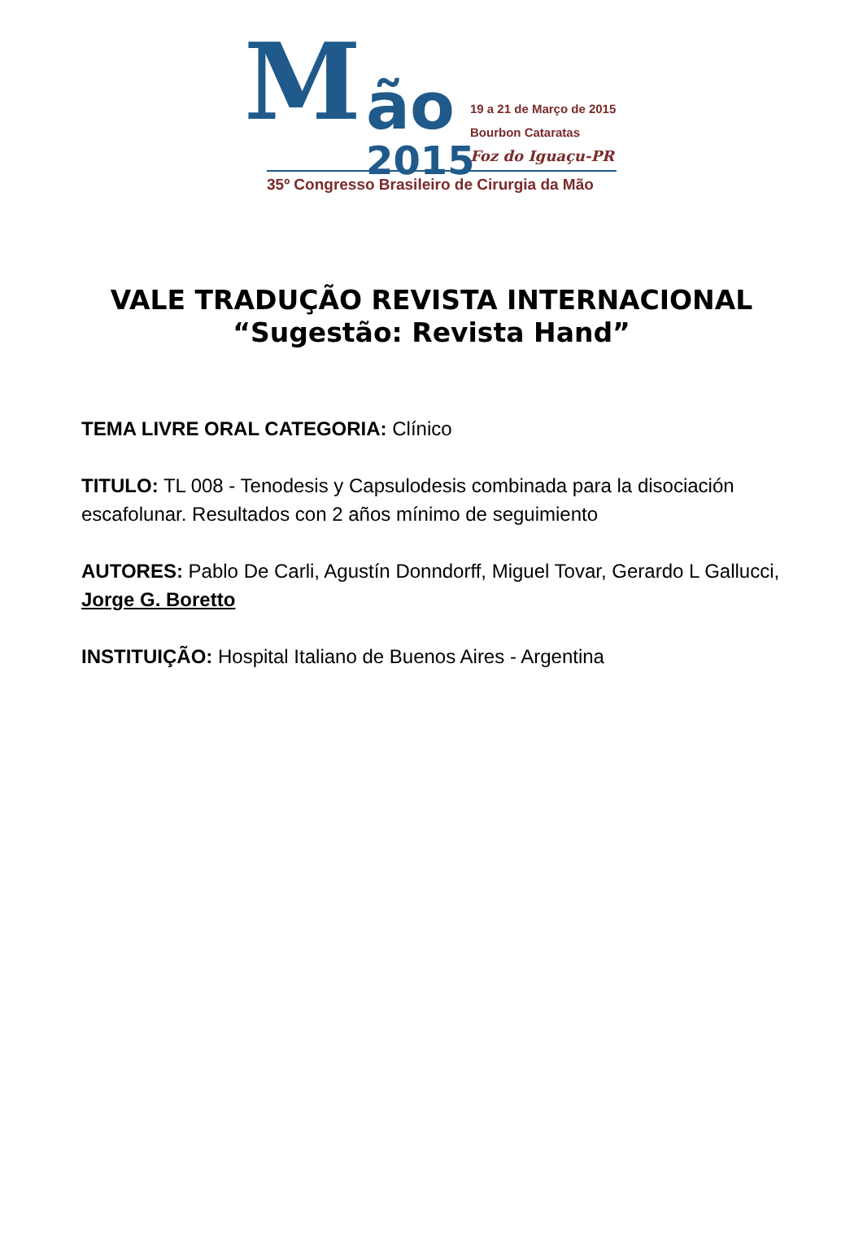M ão
2015
19 a 21 de Março de 2015
Bourbon Cataratas
Foz do Iguaçu-PR
35º Congresso Brasileiro de Cirurgia da Mão
VALE TRADUÇÃO REVISTA INTERNACIONAL
“Sugestão: Revista Hand”
TEMA LIVRE ORAL CATEGORIA: Clínico
TITULO: TL 008 - Tenodesis y Capsulodesis combinada para la disociación escafolunar. Resultados con 2 años mínimo de seguimiento
AUTORES: Pablo De Carli, Agustín Donndorff, Miguel Tovar, Gerardo L Gallucci, Jorge G. Boretto
INSTITUIÇÃO: Hospital Italiano de Buenos Aires - Argentina